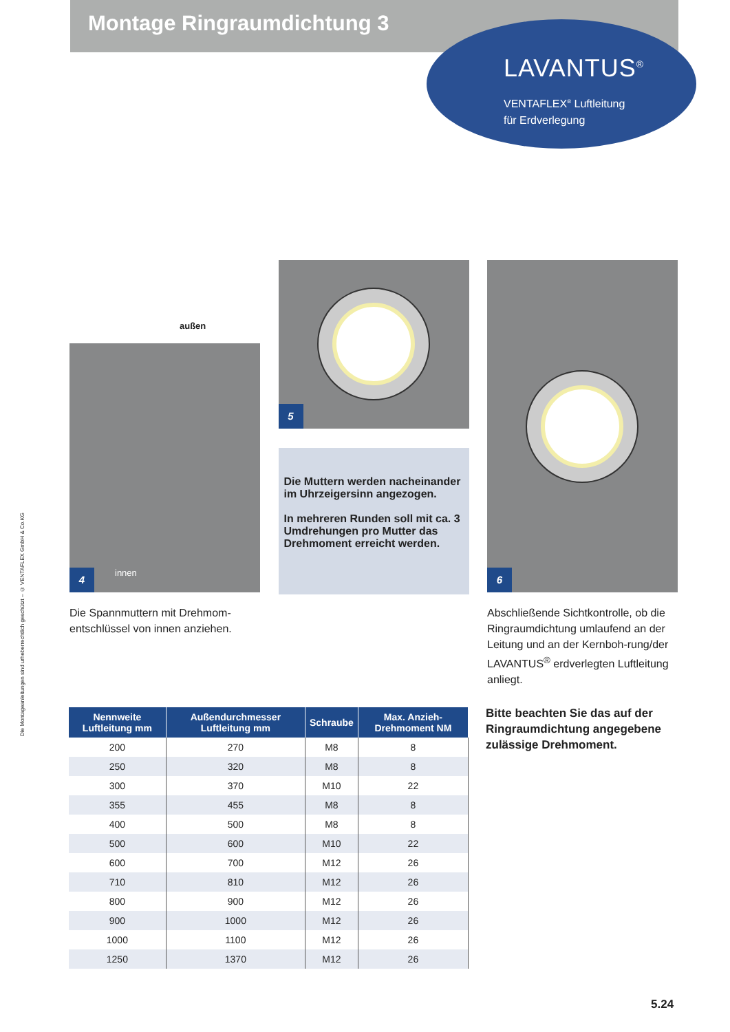Montage Ringraumdichtung 3
LAVANTUS<sup>®</sup>
VENTAFLEX<sup>®</sup> Luftleitung
für Erdverlegung
Die Montageanleitungen sind urheberrechtlich geschützt – © VENTAFLEX GmbH & Co.KG
außen
innen
4
Die Spannmuttern mit Drehmom-
entschlüssel von innen anziehen.
5
Die Muttern werden nacheinander im Uhrzeigersinn angezogen.
In mehreren Runden soll mit ca. 3 Umdrehungen pro Mutter das Drehmoment erreicht werden.
6
Abschließende Sichtkontrolle, ob die Ringraumdichtung umlaufend an der Leitung und an der Kernboh-rung/der LAVANTUS<sup>®</sup> erdverlegten Luftleitung anliegt.
| Nennweite Luftleitung mm | Außendurchmesser Luftleitung mm | Schraube | Max. Anzieh-Drehmoment NM |
| --- | --- | --- | --- |
| 200 | 270 | M8 | 8 |
| 250 | 320 | M8 | 8 |
| 300 | 370 | M10 | 22 |
| 355 | 455 | M8 | 8 |
| 400 | 500 | M8 | 8 |
| 500 | 600 | M10 | 22 |
| 600 | 700 | M12 | 26 |
| 710 | 810 | M12 | 26 |
| 800 | 900 | M12 | 26 |
| 900 | 1000 | M12 | 26 |
| 1000 | 1100 | M12 | 26 |
| 1250 | 1370 | M12 | 26 |
Bitte beachten Sie das auf der Ringraumdichtung angegebene zulässige Drehmoment.
5.24